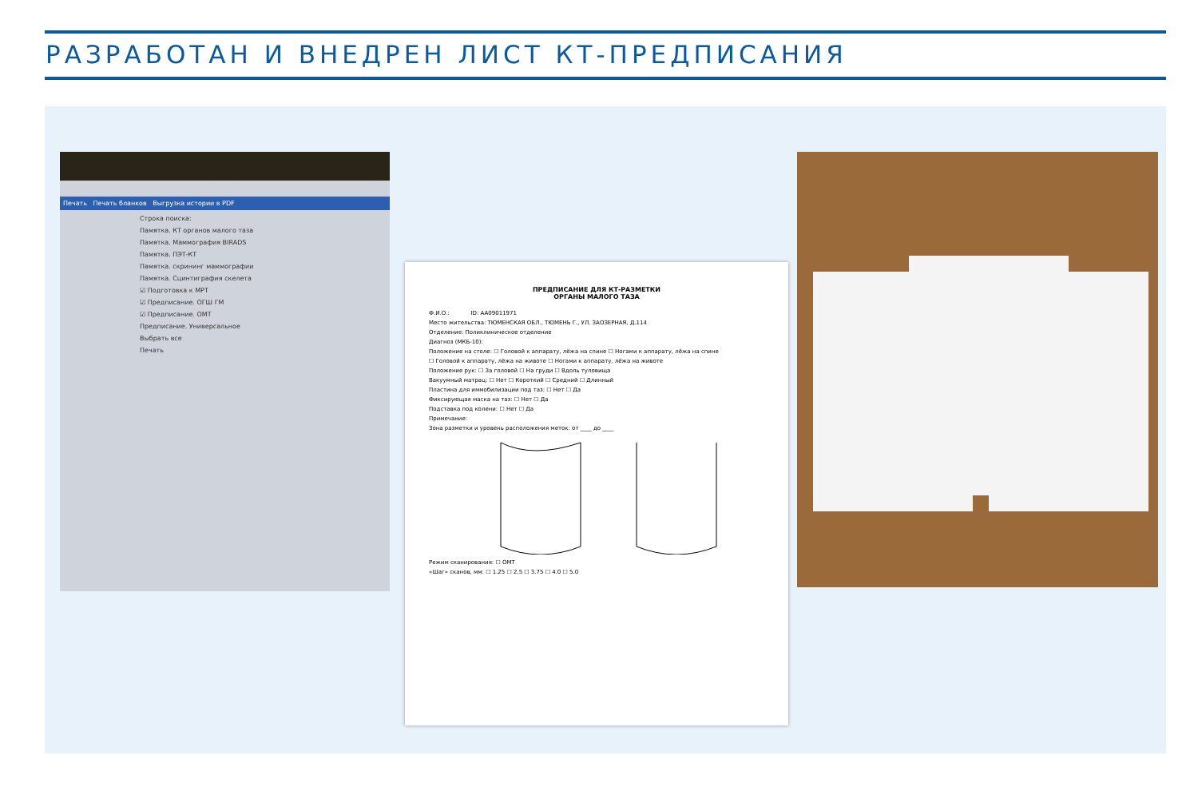РАЗРАБОТАН И ВНЕДРЕН ЛИСТ КТ-ПРЕДПИСАНИЯ
Печать Печать бланков Выгрузка истории в PDF
Строка поиска:
Памятка. КТ органов малого таза
Памятка. Маммография BIRADS
Памятка. ПЭТ-КТ
Памятка. скрининг маммографии
Памятка. Сцинтиграфия скелета
☑ Подготовка к МРТ
☑ Предписание. ОГШ ГМ
☑ Предписание. ОМТ
Предписание. Универсальное
Выбрать все
Печать
ПРЕДПИСАНИЕ ДЛЯ КТ-РАЗМЕТКИ
ОРГАНЫ МАЛОГО ТАЗА
Ф.И.О.: ID: AA09011971
Место жительства: ТЮМЕНСКАЯ ОБЛ., ТЮМЕНЬ Г., УЛ. ЗАОЗЕРНАЯ, Д.114
Отделение: Поликлиническое отделение
Диагноз (МКБ-10):
Положение на столе: ☐ Головой к аппарату, лёжа на спине ☐ Ногами к аппарату, лёжа на спине
☐ Головой к аппарату, лёжа на животе ☐ Ногами к аппарату, лёжа на животе
Положение рук: ☐ За головой ☐ На груди ☐ Вдоль туловища
Вакуумный матрац: ☐ Нет ☐ Короткий ☐ Средний ☐ Длинный
Пластина для иммобилизации под таз: ☐ Нет ☐ Да
Фиксирующая маска на таз: ☐ Нет ☐ Да
Подставка под колени: ☐ Нет ☐ Да
Примечание:
Зона разметки и уровень расположения меток: от ____ до ____
Режим сканирования: ☐ ОМТ
«Шаг» сканов, мм: ☐ 1.25 ☐ 2.5 ☐ 3.75 ☐ 4.0 ☐ 5.0